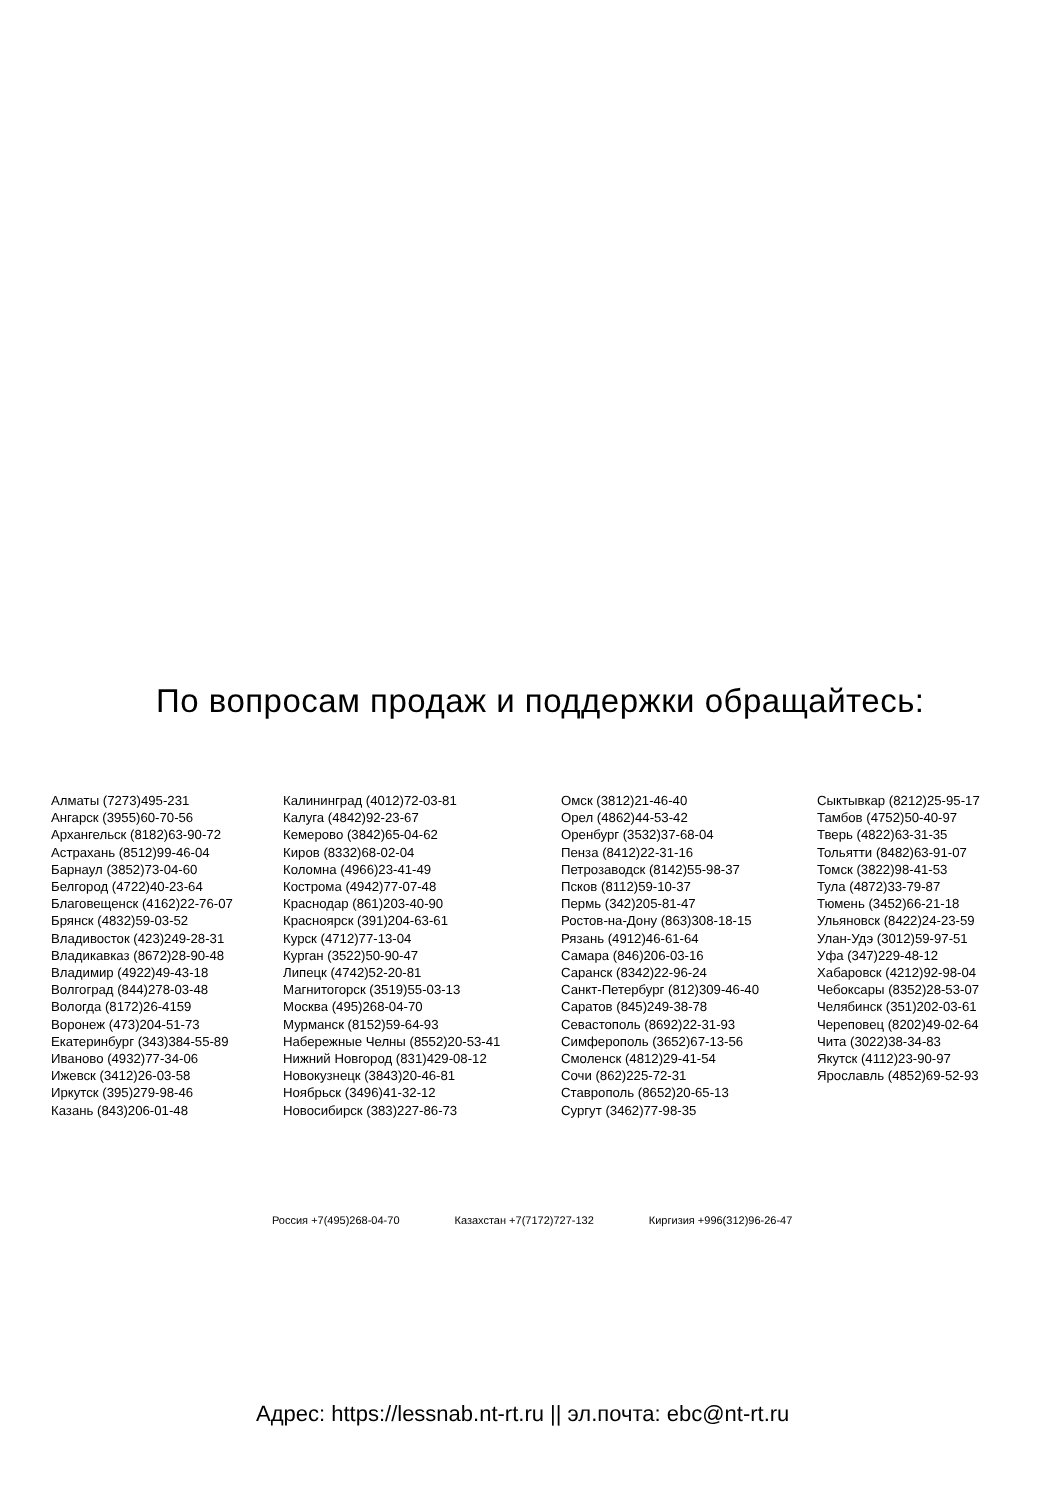По вопросам продаж и поддержки обращайтесь:
Алматы (7273)495-231
Ангарск (3955)60-70-56
Архангельск (8182)63-90-72
Астрахань (8512)99-46-04
Барнаул (3852)73-04-60
Белгород (4722)40-23-64
Благовещенск (4162)22-76-07
Брянск (4832)59-03-52
Владивосток (423)249-28-31
Владикавказ (8672)28-90-48
Владимир (4922)49-43-18
Волгоград (844)278-03-48
Вологда (8172)26-4159
Воронеж (473)204-51-73
Екатеринбург (343)384-55-89
Иваново (4932)77-34-06
Ижевск (3412)26-03-58
Иркутск (395)279-98-46
Казань (843)206-01-48
Калининград (4012)72-03-81
Калуга (4842)92-23-67
Кемерово (3842)65-04-62
Киров (8332)68-02-04
Коломна (4966)23-41-49
Кострома (4942)77-07-48
Краснодар (861)203-40-90
Красноярск (391)204-63-61
Курск (4712)77-13-04
Курган (3522)50-90-47
Липецк (4742)52-20-81
Магнитогорск (3519)55-03-13
Москва (495)268-04-70
Мурманск (8152)59-64-93
Набережные Челны (8552)20-53-41
Нижний Новгород (831)429-08-12
Новокузнецк (3843)20-46-81
Ноябрьск (3496)41-32-12
Новосибирск (383)227-86-73
Омск (3812)21-46-40
Орел (4862)44-53-42
Оренбург (3532)37-68-04
Пенза (8412)22-31-16
Петрозаводск (8142)55-98-37
Псков (8112)59-10-37
Пермь (342)205-81-47
Ростов-на-Дону (863)308-18-15
Рязань (4912)46-61-64
Самара (846)206-03-16
Саранск (8342)22-96-24
Санкт-Петербург (812)309-46-40
Саратов (845)249-38-78
Севастополь (8692)22-31-93
Симферополь (3652)67-13-56
Смоленск (4812)29-41-54
Сочи (862)225-72-31
Ставрополь (8652)20-65-13
Сургут (3462)77-98-35
Сыктывкар (8212)25-95-17
Тамбов (4752)50-40-97
Тверь (4822)63-31-35
Тольятти (8482)63-91-07
Томск (3822)98-41-53
Тула (4872)33-79-87
Тюмень (3452)66-21-18
Ульяновск (8422)24-23-59
Улан-Удэ (3012)59-97-51
Уфа (347)229-48-12
Хабаровск (4212)92-98-04
Чебоксары (8352)28-53-07
Челябинск (351)202-03-61
Череповец (8202)49-02-64
Чита (3022)38-34-83
Якутск (4112)23-90-97
Ярославль (4852)69-52-93
Россия +7(495)268-04-70 Казахстан +7(7172)727-132 Киргизия +996(312)96-26-47
Адрес: https://lessnab.nt-rt.ru || эл.почта: ebc@nt-rt.ru